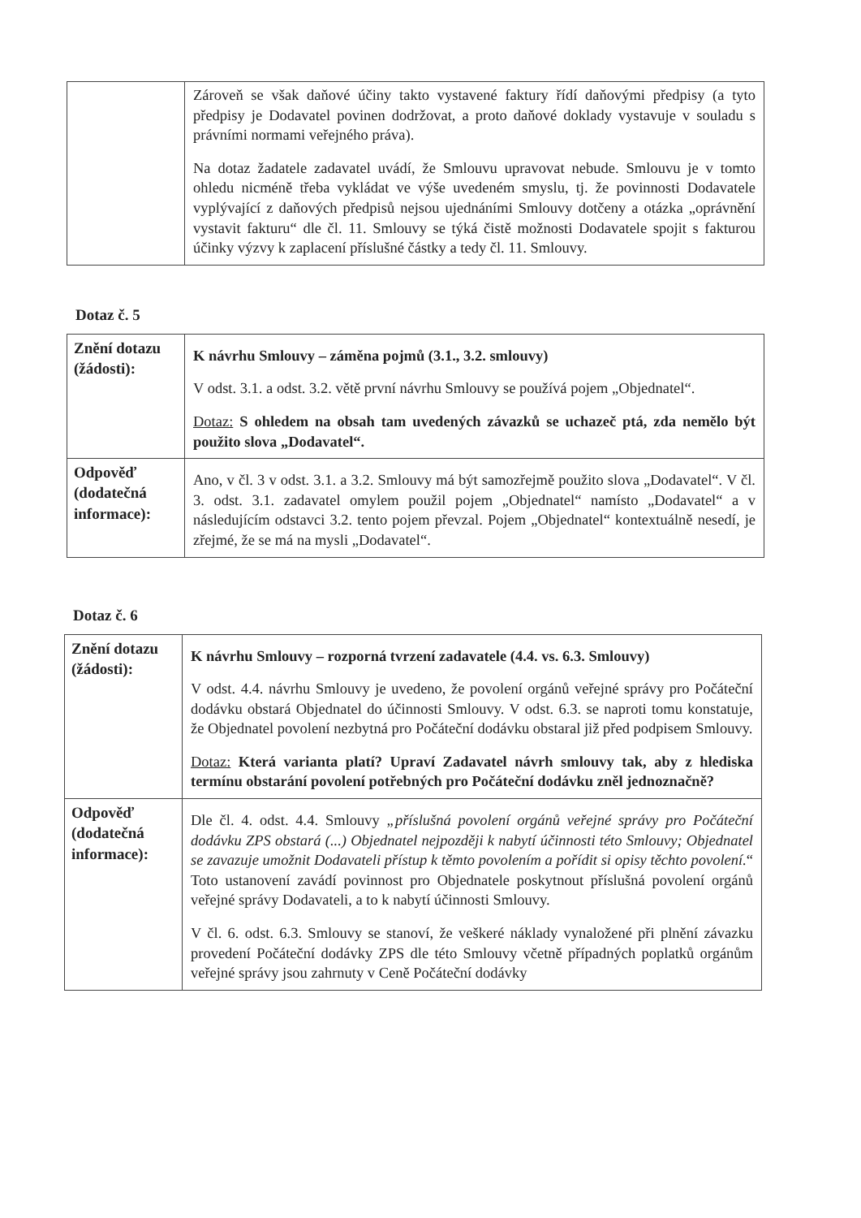| | Zároveň se však daňové účiny takto vystavené faktury řídí daňovými předpisy (a tyto předpisy je Dodavatel povinen dodržovat, a proto daňové doklady vystavuje v souladu s právními normami veřejného práva). Na dotaz žadatele zadavatel uvádí, že Smlouvu upravovat nebude. Smlouvu je v tomto ohledu nicméně třeba vykládat ve výše uvedeném smyslu, tj. že povinnosti Dodavatele vyplývající z daňových předpisů nejsou ujednáními Smlouvy dotčeny a otázka „oprávnění vystavit fakturu“ dle čl. 11. Smlouvy se týká čistě možnosti Dodavatele spojit s fakturou účinky výzvy k zaplacení příslušné částky a tedy čl. 11. Smlouvy. |
Dotaz č. 5
| Znění dotazu (žádosti): | K návrhu Smlouvy – záměna pojmů (3.1., 3.2. smlouvy) V odst. 3.1. a odst. 3.2. větě první návrhu Smlouvy se používá pojem „Objednatel“. Dotaz: S ohledem na obsah tam uvedených závazků se uchazeč ptá, zda nemělo být použito slova „Dodavatel“. |
| Odpověď (dodatečná informace): | Ano, v čl. 3 v odst. 3.1. a 3.2. Smlouvy má být samozřejmě použito slova „Dodavatel“. V čl. 3. odst. 3.1. zadavatel omylem použil pojem „Objednatel“ namísto „Dodavatel“ a v následujícím odstavci 3.2. tento pojem převzal. Pojem „Objednatel“ kontextuálně nesedí, je zřejmé, že se má na mysli „Dodavatel“. |
Dotaz č. 6
| Znění dotazu (žádosti): | K návrhu Smlouvy – rozporná tvrzení zadavatele (4.4. vs. 6.3. Smlouvy) V odst. 4.4. návrhu Smlouvy je uvedeno, že povolení orgánů veřejné správy pro Počáteční dodávku obstará Objednatel do účinnosti Smlouvy. V odst. 6.3. se naproti tomu konstatuje, že Objednatel povolení nezbytná pro Počáteční dodávku obstaral již před podpisem Smlouvy. Dotaz: Která varianta platí? Upraví Zadavatel návrh smlouvy tak, aby z hlediska termínu obstarání povolení potřebných pro Počáteční dodávku zněl jednoznačně? |
| Odpověď (dodatečná informace): | Dle čl. 4. odst. 4.4. Smlouvy „příslušná povolení orgánů veřejné správy pro Počáteční dodávku ZPS obstará (...) Objednatel nejpozději k nabytí účinnosti této Smlouvy; Objednatel se zavazuje umožnit Dodavateli přístup k těmto povolením a pořídit si opisy těchto povolení. “ Toto ustanovení zavádí povinnost pro Objednatele poskytnout příslušná povolení orgánů veřejné správy Dodavateli, a to k nabytí účinnosti Smlouvy. V čl. 6. odst. 6.3. Smlouvy se stanoví, že veškeré náklady vynaložené při plnění závazku provedení Počáteční dodávky ZPS dle této Smlouvy včetně případných poplatků orgánům veřejné správy jsou zahrnuty v Ceně Počáteční dodávky |